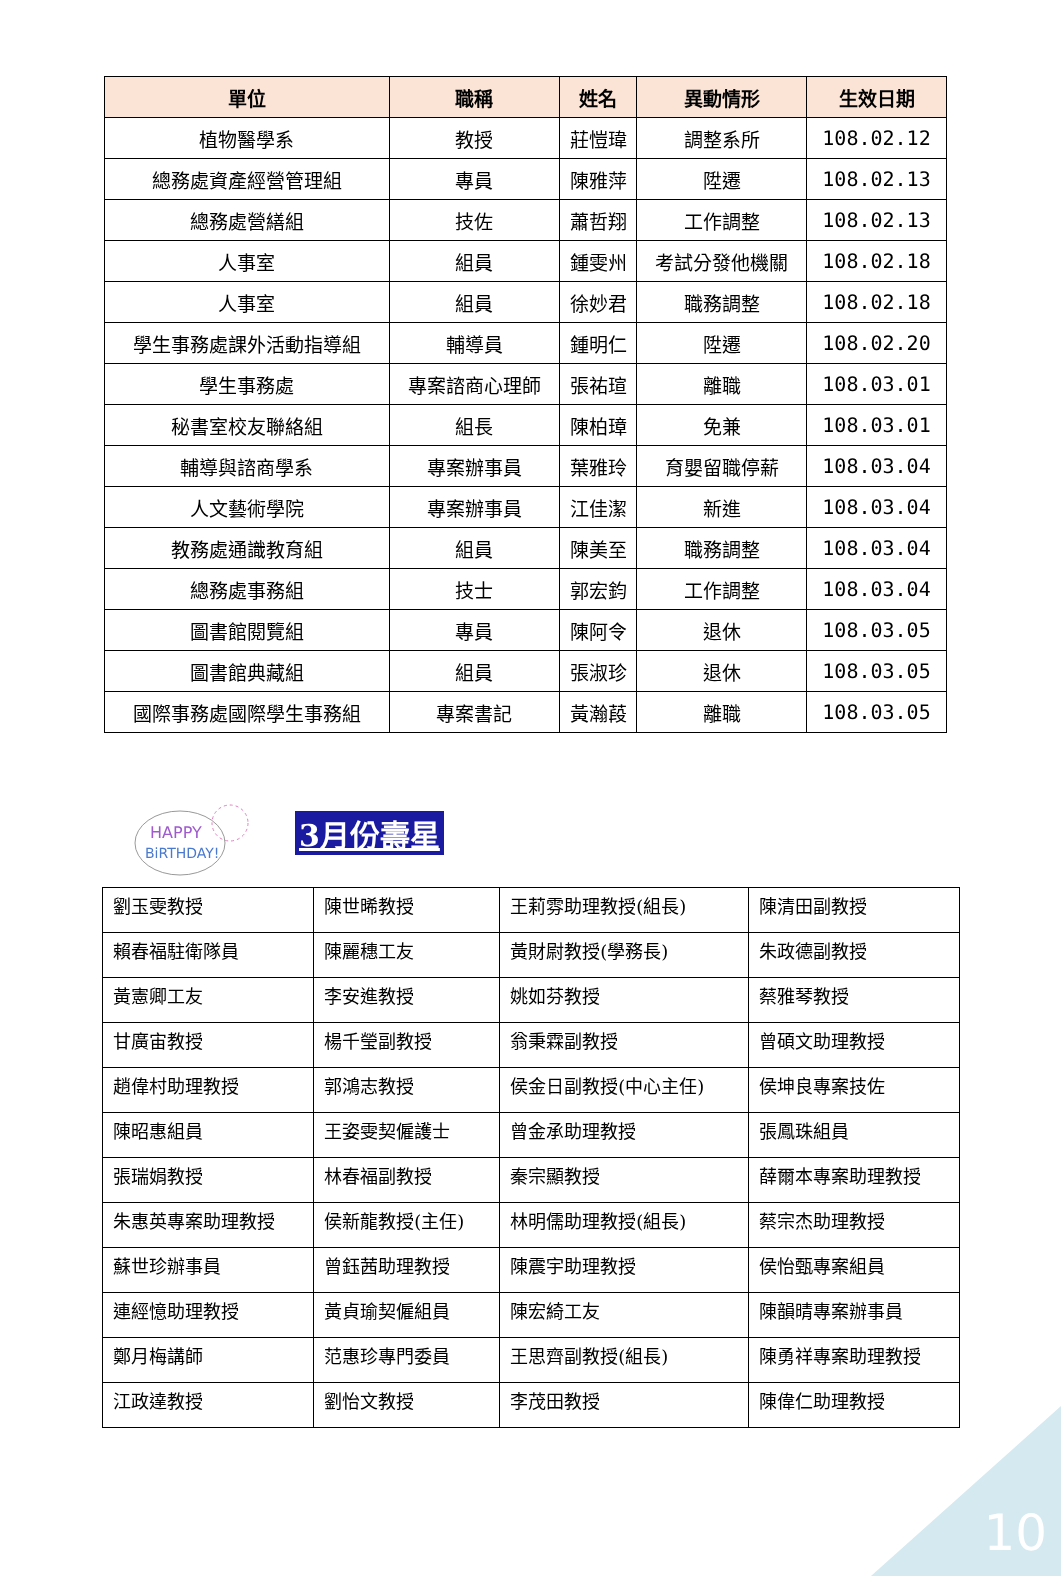| 單位 | 職稱 | 姓名 | 異動情形 | 生效日期 |
| --- | --- | --- | --- | --- |
| 植物醫學系 | 教授 | 莊愷瑋 | 調整系所 | 108.02.12 |
| 總務處資產經營管理組 | 專員 | 陳雅萍 | 陞遷 | 108.02.13 |
| 總務處營繕組 | 技佐 | 蕭哲翔 | 工作調整 | 108.02.13 |
| 人事室 | 組員 | 鍾雯州 | 考試分發他機關 | 108.02.18 |
| 人事室 | 組員 | 徐妙君 | 職務調整 | 108.02.18 |
| 學生事務處課外活動指導組 | 輔導員 | 鍾明仁 | 陞遷 | 108.02.20 |
| 學生事務處 | 專案諮商心理師 | 張祐瑄 | 離職 | 108.03.01 |
| 秘書室校友聯絡組 | 組長 | 陳柏璋 | 免兼 | 108.03.01 |
| 輔導與諮商學系 | 專案辦事員 | 葉雅玲 | 育嬰留職停薪 | 108.03.04 |
| 人文藝術學院 | 專案辦事員 | 江佳潔 | 新進 | 108.03.04 |
| 教務處通識教育組 | 組員 | 陳美至 | 職務調整 | 108.03.04 |
| 總務處事務組 | 技士 | 郭宏鈞 | 工作調整 | 108.03.04 |
| 圖書館閱覽組 | 專員 | 陳阿令 | 退休 | 108.03.05 |
| 圖書館典藏組 | 組員 | 張淑珍 | 退休 | 108.03.05 |
| 國際事務處國際學生事務組 | 專案書記 | 黃瀚葮 | 離職 | 108.03.05 |
HAPPY
BiRTHDAY!
3月份壽星
| 劉玉雯教授 | 陳世晞教授 | 王莉雰助理教授(組長) | 陳清田副教授 |
| 賴春福駐衛隊員 | 陳麗穗工友 | 黃財尉教授(學務長) | 朱政德副教授 |
| 黃憲卿工友 | 李安進教授 | 姚如芬教授 | 蔡雅琴教授 |
| 甘廣宙教授 | 楊千瑩副教授 | 翁秉霖副教授 | 曾碩文助理教授 |
| 趙偉村助理教授 | 郭鴻志教授 | 侯金日副教授(中心主任) | 侯坤良專案技佐 |
| 陳昭惠組員 | 王姿雯契僱護士 | 曾金承助理教授 | 張鳳珠組員 |
| 張瑞娟教授 | 林春福副教授 | 秦宗顯教授 | 薛爾本專案助理教授 |
| 朱惠英專案助理教授 | 侯新龍教授(主任) | 林明儒助理教授(組長) | 蔡宗杰助理教授 |
| 蘇世珍辦事員 | 曾鈺茜助理教授 | 陳震宇助理教授 | 侯怡甄專案組員 |
| 連經憶助理教授 | 黃貞瑜契僱組員 | 陳宏綺工友 | 陳韻晴專案辦事員 |
| 鄭月梅講師 | 范惠珍專門委員 | 王思齊副教授(組長) | 陳勇祥專案助理教授 |
| 江政達教授 | 劉怡文教授 | 李茂田教授 | 陳偉仁助理教授 |
10